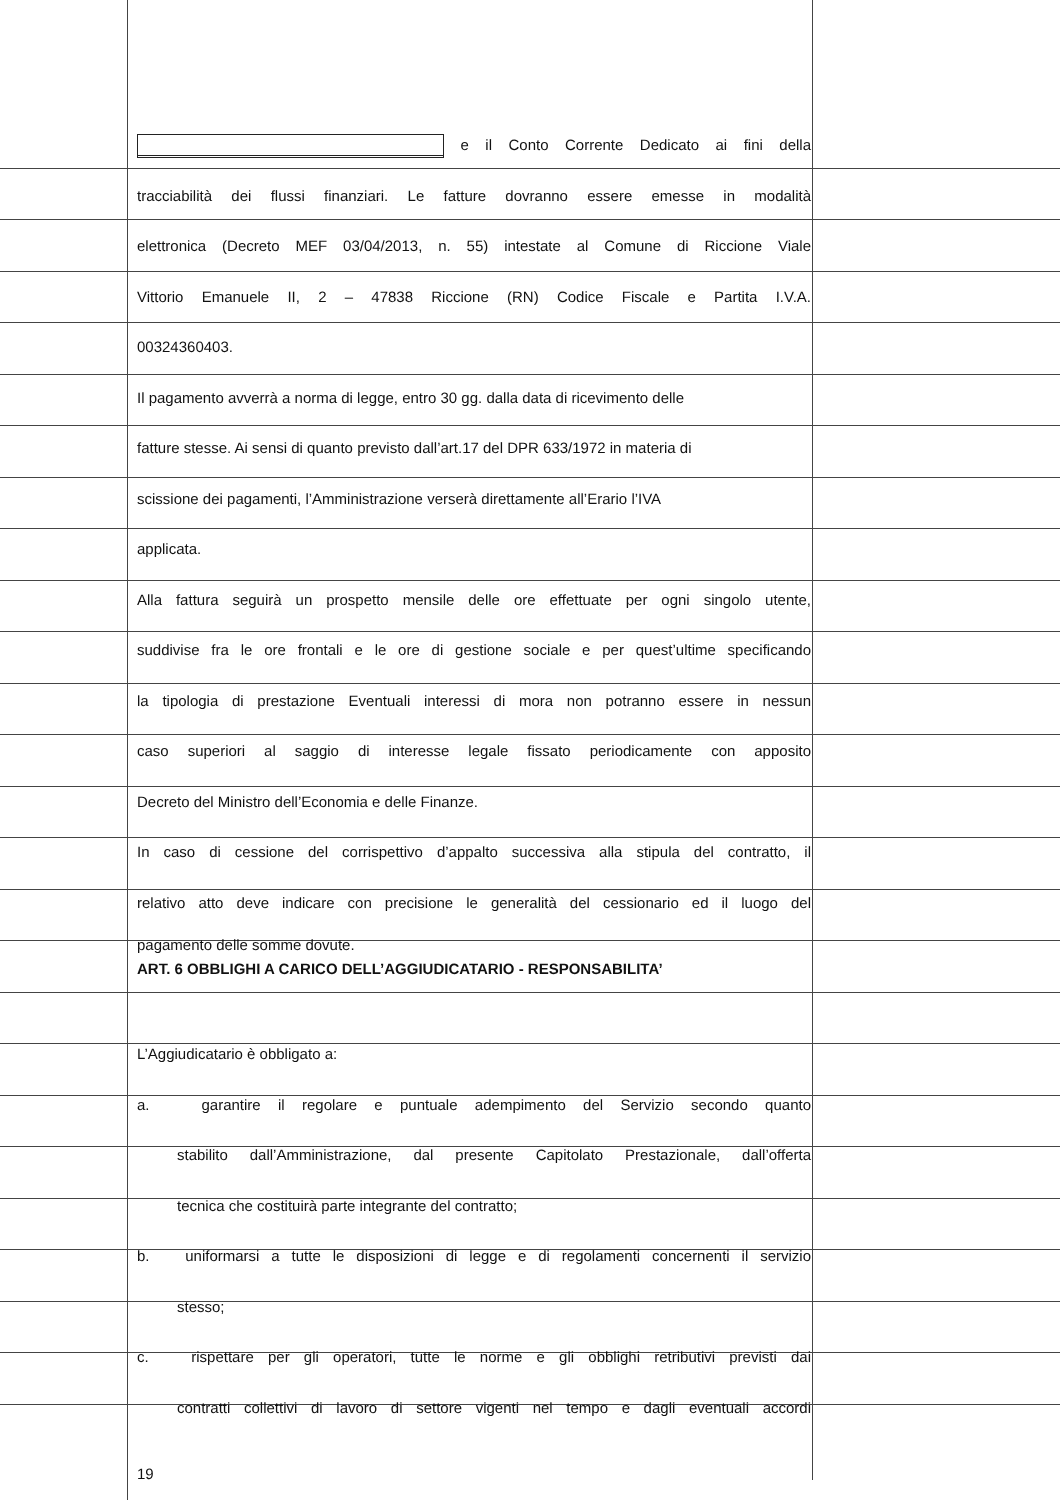e il Conto Corrente Dedicato ai fini della
tracciabilità dei flussi finanziari. Le fatture dovranno essere emesse in modalità
elettronica (Decreto MEF 03/04/2013, n. 55) intestate al Comune di Riccione Viale
Vittorio Emanuele II, 2 – 47838 Riccione (RN) Codice Fiscale e Partita I.V.A.
00324360403.
Il pagamento avverrà a norma di legge, entro 30 gg. dalla data di ricevimento delle
fatture stesse. Ai sensi di quanto previsto dall’art.17 del DPR 633/1972 in materia di
scissione dei pagamenti, l’Amministrazione verserà direttamente all’Erario l’IVA
applicata.
Alla fattura seguirà un prospetto mensile delle ore effettuate per ogni singolo utente,
suddivise fra le ore frontali e le ore di gestione sociale e per quest’ultime specificando
la tipologia di prestazione Eventuali interessi di mora non potranno essere in nessun
caso superiori al saggio di interesse legale fissato periodicamente con apposito
Decreto del Ministro dell’Economia e delle Finanze.
In caso di cessione del corrispettivo d’appalto successiva alla stipula del contratto, il
relativo atto deve indicare con precisione le generalità del cessionario ed il luogo del
pagamento delle somme dovute.
ART. 6 OBBLIGHI A CARICO DELL’AGGIUDICATARIO - RESPONSABILITA’
L’Aggiudicatario è obbligato a:
a. garantire il regolare e puntuale adempimento del Servizio secondo quanto
stabilito dall’Amministrazione, dal presente Capitolato Prestazionale, dall’offerta
tecnica che costituirà parte integrante del contratto;
b. uniformarsi a tutte le disposizioni di legge e di regolamenti concernenti il servizio
stesso;
c. rispettare per gli operatori, tutte le norme e gli obblighi retributivi previsti dai
contratti collettivi di lavoro di settore vigenti nel tempo e dagli eventuali accordi
19